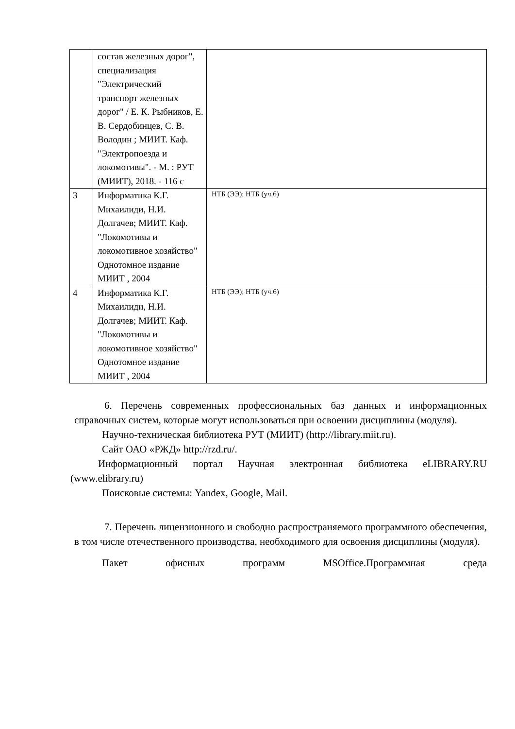| | состав железных дорог", специализация "Электрический транспорт железных дорог" / Е. К. Рыбников, Е. В. Сердобинцев, С. В. Володин ; МИИТ. Каф. "Электропоезда и локомотивы". - М. : РУТ (МИИТ), 2018. - 116 с | |
| 3 | Информатика К.Г. Михаилиди, Н.И. Долгачев; МИИТ. Каф. "Локомотивы и локомотивное хозяйство" Однотомное издание МИИТ , 2004 | НТБ (ЭЭ); НТБ (уч.6) |
| 4 | Информатика К.Г. Михаилиди, Н.И. Долгачев; МИИТ. Каф. "Локомотивы и локомотивное хозяйство" Однотомное издание МИИТ , 2004 | НТБ (ЭЭ); НТБ (уч.6) |
6. Перечень современных профессиональных баз данных и информационных справочных систем, которые могут использоваться при освоении дисциплины (модуля).
Научно-техническая библиотека РУТ (МИИТ) (http://library.miit.ru).
Сайт ОАО «РЖД» http://rzd.ru/.
Информационный портал Научная электронная библиотека eLIBRARY.RU (www.elibrary.ru)
Поисковые системы: Yandex, Google, Mail.
7. Перечень лицензионного и свободно распространяемого программного обеспечения, в том числе отечественного производства, необходимого для освоения дисциплины (модуля).
Пакет офисных программ MSOffice.Программная среда